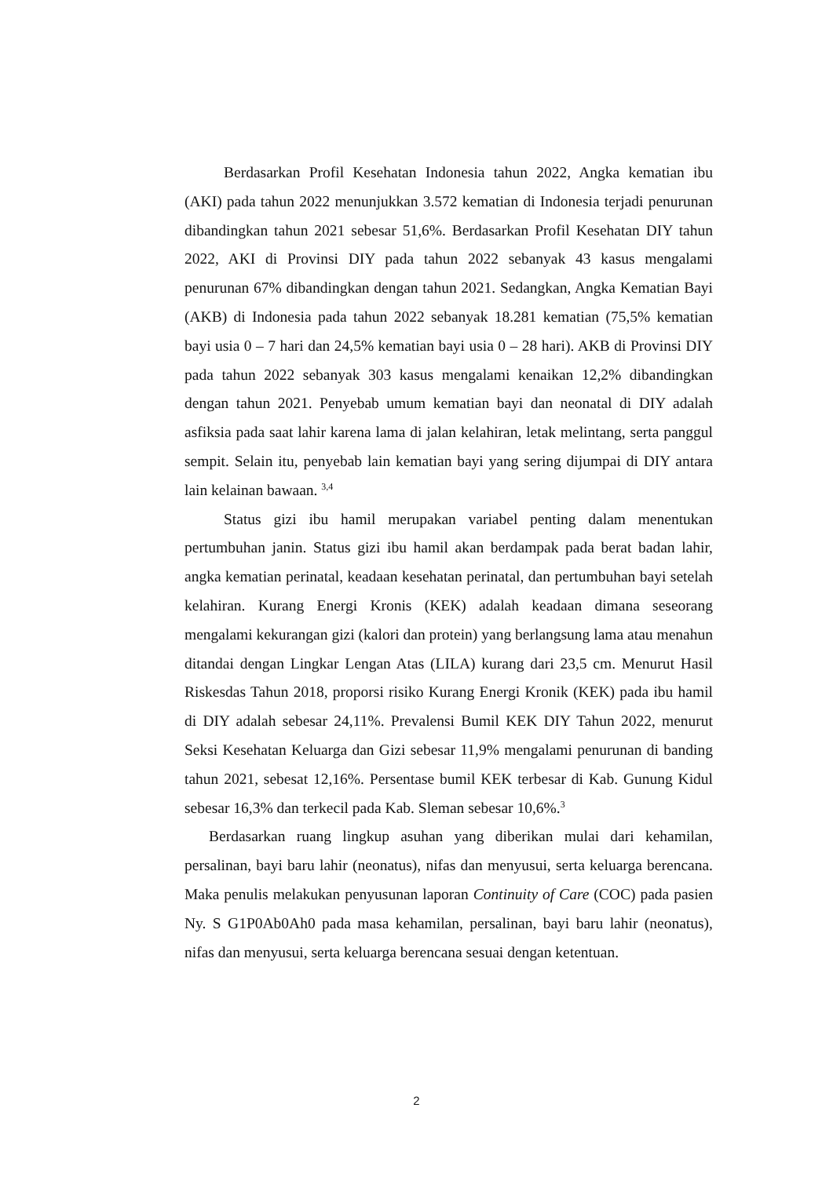Berdasarkan Profil Kesehatan Indonesia tahun 2022, Angka kematian ibu (AKI) pada tahun 2022 menunjukkan 3.572 kematian di Indonesia terjadi penurunan dibandingkan tahun 2021 sebesar 51,6%. Berdasarkan Profil Kesehatan DIY tahun 2022, AKI di Provinsi DIY pada tahun 2022 sebanyak 43 kasus mengalami penurunan 67% dibandingkan dengan tahun 2021. Sedangkan, Angka Kematian Bayi (AKB) di Indonesia pada tahun 2022 sebanyak 18.281 kematian (75,5% kematian bayi usia 0 – 7 hari dan 24,5% kematian bayi usia 0 – 28 hari). AKB di Provinsi DIY pada tahun 2022 sebanyak 303 kasus mengalami kenaikan 12,2% dibandingkan dengan tahun 2021. Penyebab umum kematian bayi dan neonatal di DIY adalah asfiksia pada saat lahir karena lama di jalan kelahiran, letak melintang, serta panggul sempit. Selain itu, penyebab lain kematian bayi yang sering dijumpai di DIY antara lain kelainan bawaan. <sup>3,4</sup>
Status gizi ibu hamil merupakan variabel penting dalam menentukan pertumbuhan janin. Status gizi ibu hamil akan berdampak pada berat badan lahir, angka kematian perinatal, keadaan kesehatan perinatal, dan pertumbuhan bayi setelah kelahiran. Kurang Energi Kronis (KEK) adalah keadaan dimana seseorang mengalami kekurangan gizi (kalori dan protein) yang berlangsung lama atau menahun ditandai dengan Lingkar Lengan Atas (LILA) kurang dari 23,5 cm. Menurut Hasil Riskesdas Tahun 2018, proporsi risiko Kurang Energi Kronik (KEK) pada ibu hamil di DIY adalah sebesar 24,11%. Prevalensi Bumil KEK DIY Tahun 2022, menurut Seksi Kesehatan Keluarga dan Gizi sebesar 11,9% mengalami penurunan di banding tahun 2021, sebesat 12,16%. Persentase bumil KEK terbesar di Kab. Gunung Kidul sebesar 16,3% dan terkecil pada Kab. Sleman sebesar 10,6%.<sup>3</sup>
Berdasarkan ruang lingkup asuhan yang diberikan mulai dari kehamilan, persalinan, bayi baru lahir (neonatus), nifas dan menyusui, serta keluarga berencana. Maka penulis melakukan penyusunan laporan Continuity of Care (COC) pada pasien Ny. S G1P0Ab0Ah0 pada masa kehamilan, persalinan, bayi baru lahir (neonatus), nifas dan menyusui, serta keluarga berencana sesuai dengan ketentuan.
2